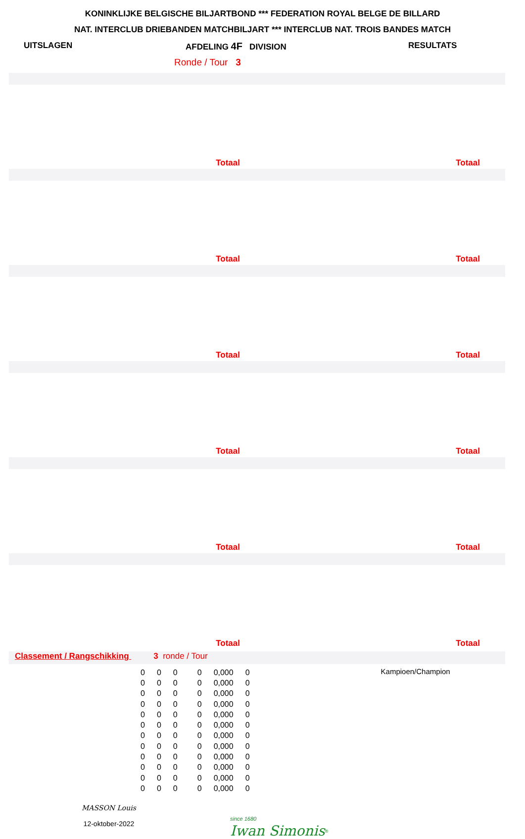KONINKLIJKE BELGISCHE BILJARTBOND *** FEDERATION ROYAL BELGE DE BILLARD
NAT. INTERCLUB DRIEBANDEN MATCHBILJART *** INTERCLUB NAT. TROIS BANDES MATCH
UITSLAGEN AFDELING 4F DIVISION RESULTATS
Ronde / Tour 3
Totaal Totaal
Totaal Totaal
Totaal Totaal
Totaal Totaal
Totaal Totaal
Totaal Totaal
Classement / Rangschikking 3 ronde / Tour
| 0 | 0 | 0 | 0 | 0,000 | 0 |
| 0 | 0 | 0 | 0 | 0,000 | 0 |
| 0 | 0 | 0 | 0 | 0,000 | 0 |
| 0 | 0 | 0 | 0 | 0,000 | 0 |
| 0 | 0 | 0 | 0 | 0,000 | 0 |
| 0 | 0 | 0 | 0 | 0,000 | 0 |
| 0 | 0 | 0 | 0 | 0,000 | 0 |
| 0 | 0 | 0 | 0 | 0,000 | 0 |
| 0 | 0 | 0 | 0 | 0,000 | 0 |
| 0 | 0 | 0 | 0 | 0,000 | 0 |
| 0 | 0 | 0 | 0 | 0,000 | 0 |
| 0 | 0 | 0 | 0 | 0,000 | 0 |
Kampioen/Champion
MASSON Louis
12-oktober-2022
since 1680
Iwan Simonis<sup>®</sup>